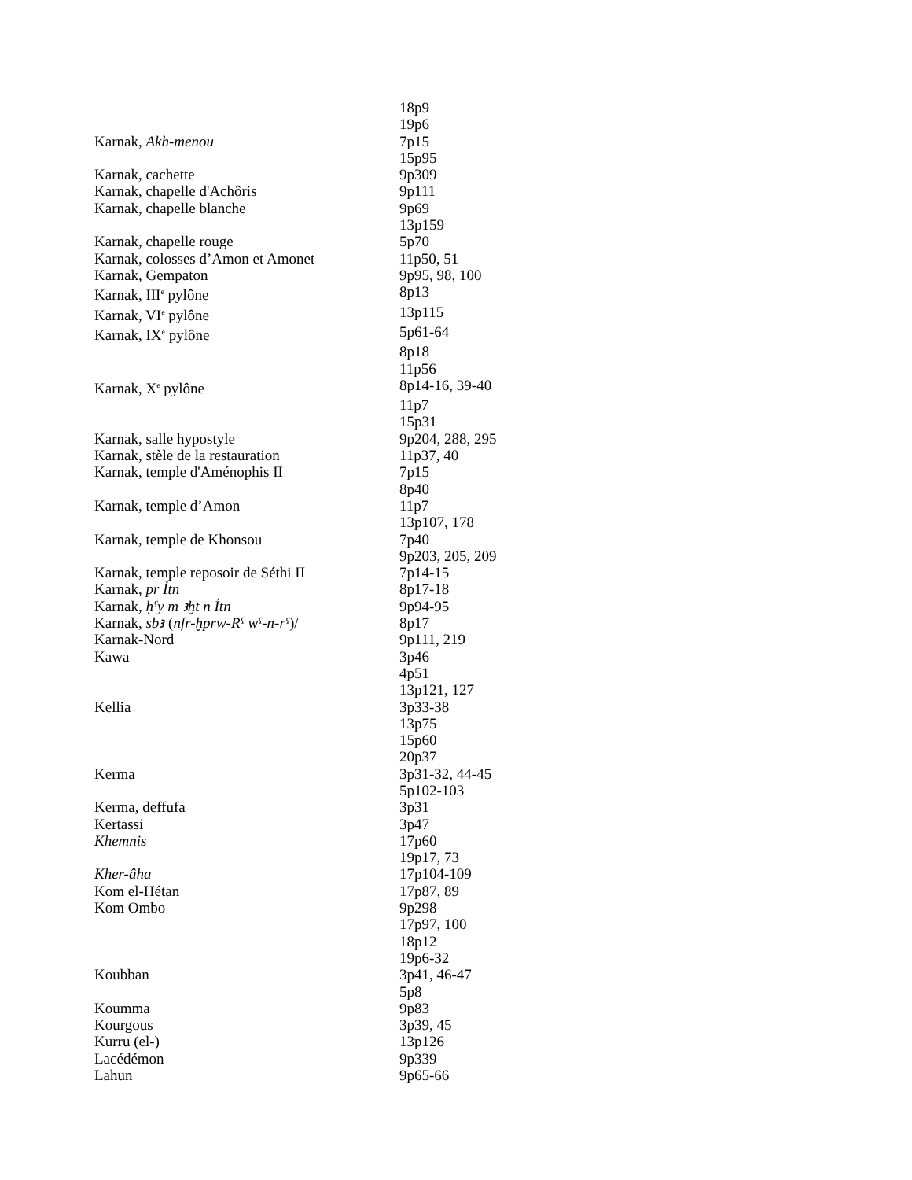| | 18p9 |
| | 19p6 |
| Karnak, Akh-menou | 7p15 |
| | 15p95 |
| Karnak, cachette | 9p309 |
| Karnak, chapelle d'Achôris | 9p111 |
| Karnak, chapelle blanche | 9p69 |
| | 13p159 |
| Karnak, chapelle rouge | 5p70 |
| Karnak, colosses d’Amon et Amonet | 11p50, 51 |
| Karnak, Gempaton | 9p95, 98, 100 |
| Karnak, III<sup>e</sup> pylône | 8p13 |
| Karnak, VI<sup>e</sup> pylône | 13p115 |
| Karnak, IX<sup>e</sup> pylône | 5p61-64 |
| | 8p18 |
| | 11p56 |
| Karnak, X<sup>e</sup> pylône | 8p14-16, 39-40 |
| | 11p7 |
| | 15p31 |
| Karnak, salle hypostyle | 9p204, 288, 295 |
| Karnak, stèle de la restauration | 11p37, 40 |
| Karnak, temple d'Aménophis II | 7p15 |
| | 8p40 |
| Karnak, temple d’Amon | 11p7 |
| | 13p107, 178 |
| Karnak, temple de Khonsou | 7p40 |
| | 9p203, 205, 209 |
| Karnak, temple reposoir de Séthi II | 7p14-15 |
| Karnak, pr Ỉtn | 8p17-18 |
| Karnak, ḥˁy m ꜣḫt n Ỉtn | 9p94-95 |
| Karnak, sbꜣ ( nfr-ḫprw-Rˁ wˁ-n-rˁ )/ | 8p17 |
| Karnak-Nord | 9p111, 219 |
| Kawa | 3p46 |
| | 4p51 |
| | 13p121, 127 |
| Kellia | 3p33-38 |
| | 13p75 |
| | 15p60 |
| | 20p37 |
| Kerma | 3p31-32, 44-45 |
| | 5p102-103 |
| Kerma, deffufa | 3p31 |
| Kertassi | 3p47 |
| Khemnis | 17p60 |
| | 19p17, 73 |
| Kher-âha | 17p104-109 |
| Kom el-Hétan | 17p87, 89 |
| Kom Ombo | 9p298 |
| | 17p97, 100 |
| | 18p12 |
| | 19p6-32 |
| Koubban | 3p41, 46-47 |
| | 5p8 |
| Koumma | 9p83 |
| Kourgous | 3p39, 45 |
| Kurru (el-) | 13p126 |
| Lacédémon | 9p339 |
| Lahun | 9p65-66 |